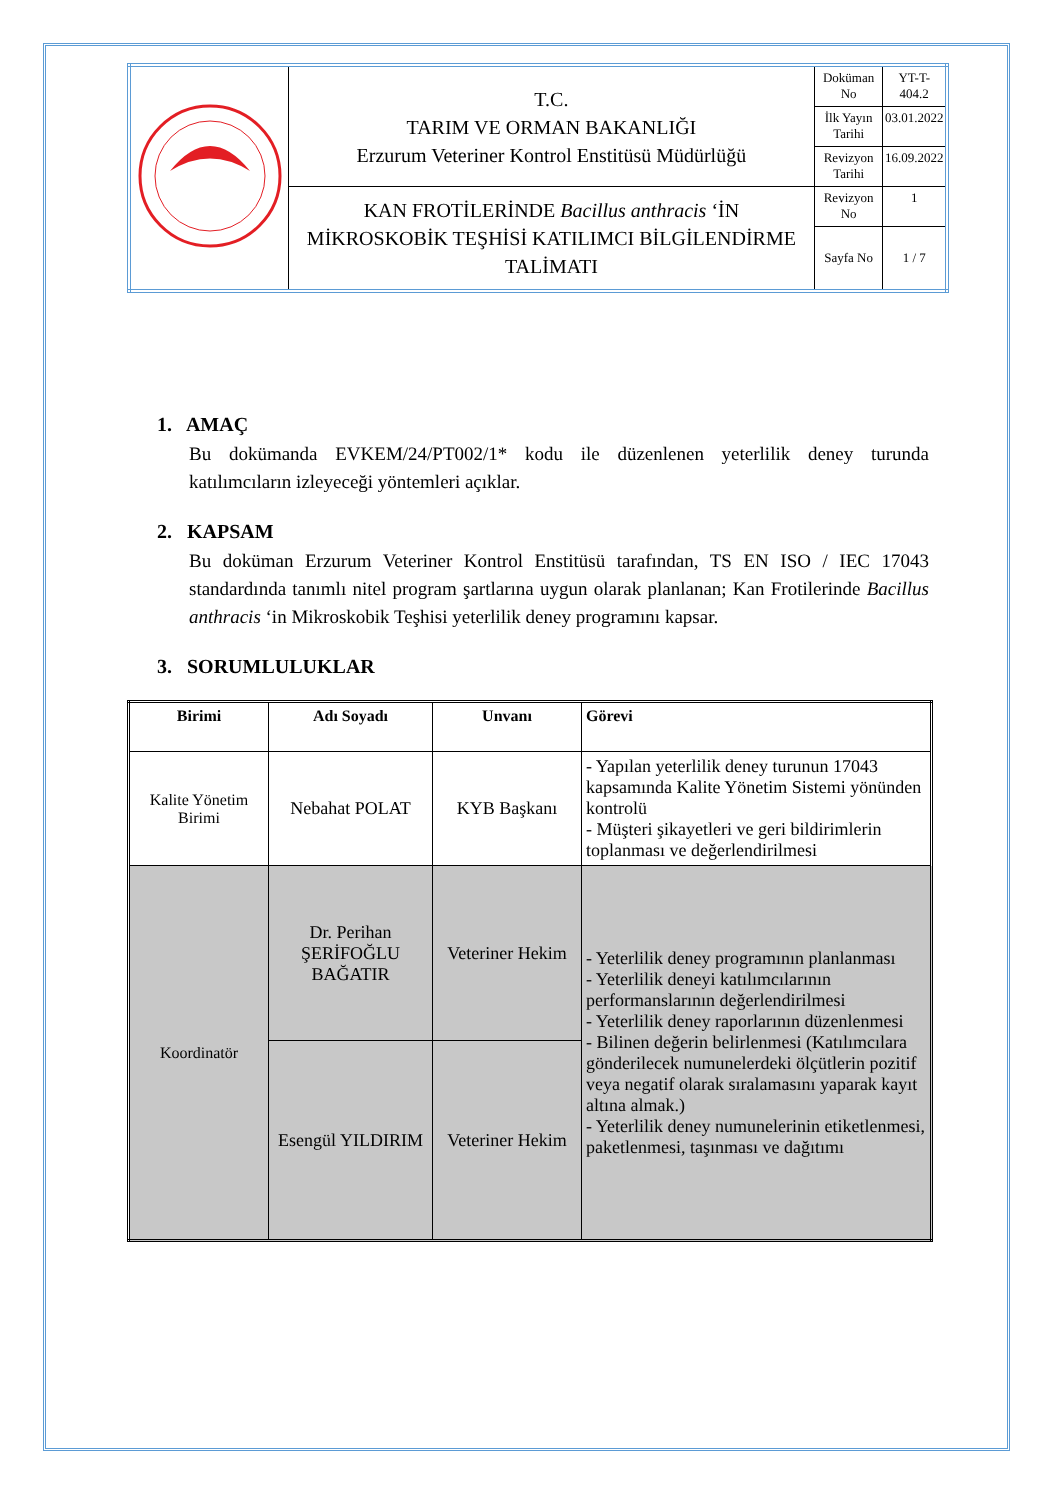| | T.C. TARIM VE ORMAN BAKANLIĞI Erzurum Veteriner Kontrol Enstitüsü Müdürlüğü | Doküman No | YT-T-404.2 |
| | | İlk Yayın Tarihi | 03.01.2022 |
| | | Revizyon Tarihi | 16.09.2022 |
| | KAN FROTİLERİNDE Bacillus anthracis ‘İN MİKROSKOBİK TEŞHİSİ KATILIMCI BİLGİLENDİRME TALİMATI | Revizyon No | 1 |
| | | Sayfa No | 1 / 7 |
1. AMAÇ
Bu dokümanda EVKEM/24/PT002/1* kodu ile düzenlenen yeterlilik deney turunda katılımcıların izleyeceği yöntemleri açıklar.
2. KAPSAM
Bu doküman Erzurum Veteriner Kontrol Enstitüsü tarafından, TS EN ISO / IEC 17043 standardında tanımlı nitel program şartlarına uygun olarak planlanan; Kan Frotilerinde Bacillus anthracis ‘in Mikroskobik Teşhisi yeterlilik deney programını kapsar.
3. SORUMLULUKLAR
| Birimi | Adı Soyadı | Unvanı | Görevi |
| --- | --- | --- | --- |
| Kalite Yönetim Birimi | Nebahat POLAT | KYB Başkanı | - Yapılan yeterlilik deney turunun 17043 kapsamında Kalite Yönetim Sistemi yönünden kontrolü - Müşteri şikayetleri ve geri bildirimlerin toplanması ve değerlendirilmesi |
| Koordinatör | Dr. Perihan ŞERİFOĞLU BAĞATIR | Veteriner Hekim | - Yeterlilik deney programının planlanması - Yeterlilik deneyi katılımcılarının performanslarının değerlendirilmesi - Yeterlilik deney raporlarının düzenlenmesi - Bilinen değerin belirlenmesi (Katılımcılara gönderilecek numunelerdeki ölçütlerin pozitif veya negatif olarak sıralamasını yaparak kayıt altına almak.) - Yeterlilik deney numunelerinin etiketlenmesi, paketlenmesi, taşınması ve dağıtımı |
| | Esengül YILDIRIM | Veteriner Hekim | |